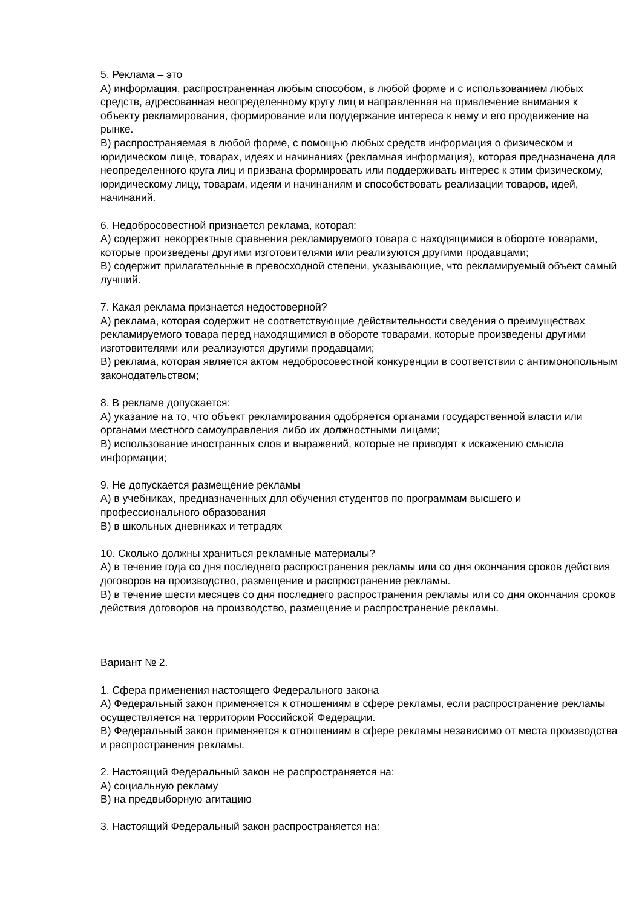5. Реклама – это
А) информация, распространенная любым способом, в любой форме и с использованием любых средств, адресованная неопределенному кругу лиц и направленная на привлечение внимания к объекту рекламирования, формирование или поддержание интереса к нему и его продвижение на рынке.
В) распространяемая в любой форме, с помощью любых средств информация о физическом и юридическом лице, товарах, идеях и начинаниях (рекламная информация), которая предназначена для неопределенного круга лиц и призвана формировать или поддерживать интерес к этим физическому, юридическому лицу, товарам, идеям и начинаниям и способствовать реализации товаров, идей, начинаний.
6. Недобросовестной признается реклама, которая:
А) содержит некорректные сравнения рекламируемого товара с находящимися в обороте товарами, которые произведены другими изготовителями или реализуются другими продавцами;
В) содержит прилагательные в превосходной степени, указывающие, что рекламируемый объект самый лучший.
7. Какая реклама признается недостоверной?
А) реклама, которая содержит не соответствующие действительности сведения о преимуществах рекламируемого товара перед находящимися в обороте товарами, которые произведены другими изготовителями или реализуются другими продавцами;
В) реклама, которая является актом недобросовестной конкуренции в соответствии с антимонопольным законодательством;
8. В рекламе допускается:
А) указание на то, что объект рекламирования одобряется органами государственной власти или органами местного самоуправления либо их должностными лицами;
В) использование иностранных слов и выражений, которые не приводят к искажению смысла информации;
9. Не допускается размещение рекламы
А) в учебниках, предназначенных для обучения студентов по программам высшего и профессионального образования
В) в школьных дневниках и тетрадях
10. Сколько должны храниться рекламные материалы?
А) в течение года со дня последнего распространения рекламы или со дня окончания сроков действия договоров на производство, размещение и распространение рекламы.
В) в течение шести месяцев со дня последнего распространения рекламы или со дня окончания сроков действия договоров на производство, размещение и распространение рекламы.
Вариант № 2.
1. Сфера применения настоящего Федерального закона
А) Федеральный закон применяется к отношениям в сфере рекламы, если распространение рекламы осуществляется на территории Российской Федерации.
В) Федеральный закон применяется к отношениям в сфере рекламы независимо от места производства и распространения рекламы.
2. Настоящий Федеральный закон не распространяется на:
А) социальную рекламу
В) на предвыборную агитацию
3. Настоящий Федеральный закон распространяется на: